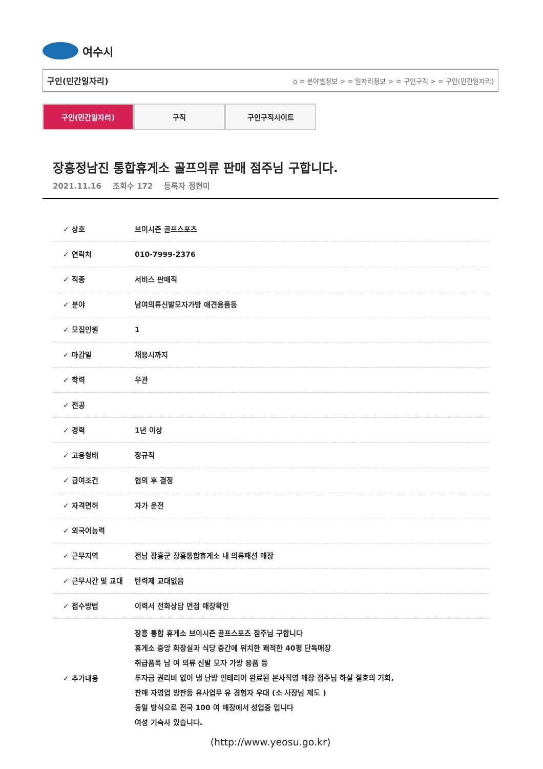여수시
구인(민간일자리) ⌂ = 분야별정보 > = 일자리정보 > = 구인구직 > = 구인(민간일자리)
구인(민간일자리) 구직 구인구직사이트
장흥정남진 통합휴게소 골프의류 판매 점주님 구합니다.
2021.11.16 조회수 172 등록자 정현미
| ✓ 상호 | 브이시즌 골프스포츠 |
| ✓ 연락처 | 010-7999-2376 |
| ✓ 직종 | 서비스 판매직 |
| ✓ 분야 | 남여의류신발모자가방 애견용품등 |
| ✓ 모집인원 | 1 |
| ✓ 마감일 | 채용시까지 |
| ✓ 학력 | 무관 |
| ✓ 전공 | |
| ✓ 경력 | 1년 이상 |
| ✓ 고용형태 | 정규직 |
| ✓ 급여조건 | 협의 후 결정 |
| ✓ 자격면허 | 자가 운전 |
| ✓ 외국어능력 | |
| ✓ 근무지역 | 전남 장흥군 장흥통합휴게소 내 의류패션 매장 |
| ✓ 근무시간 및 교대 | 탄력제 교대없음 |
| ✓ 접수방법 | 이력서 전화상담 면접 매장확인 |
| ✓ 추가내용 | 장흥 통합 휴게소 브이시즌 골프스포츠 점주님 구합니다 휴게소 중앙 화장실과 식당 중간에 위치한 쾌적한 40평 단독매장 취급품목 남 여 의류 신발 모자 가방 용품 등 투자금 권리비 없이 냉 난방 인테리어 완료된 본사직영 매장 점주님 하실 절호의 기회, 판매 자영업 방판등 유사업무 유 경험자 우대 (소 사장님 제도 ) 동일 방식으로 전국 100 여 매장에서 성업중 입니다 여성 기숙사 있습니다. |
(http://www.yeosu.go.kr)